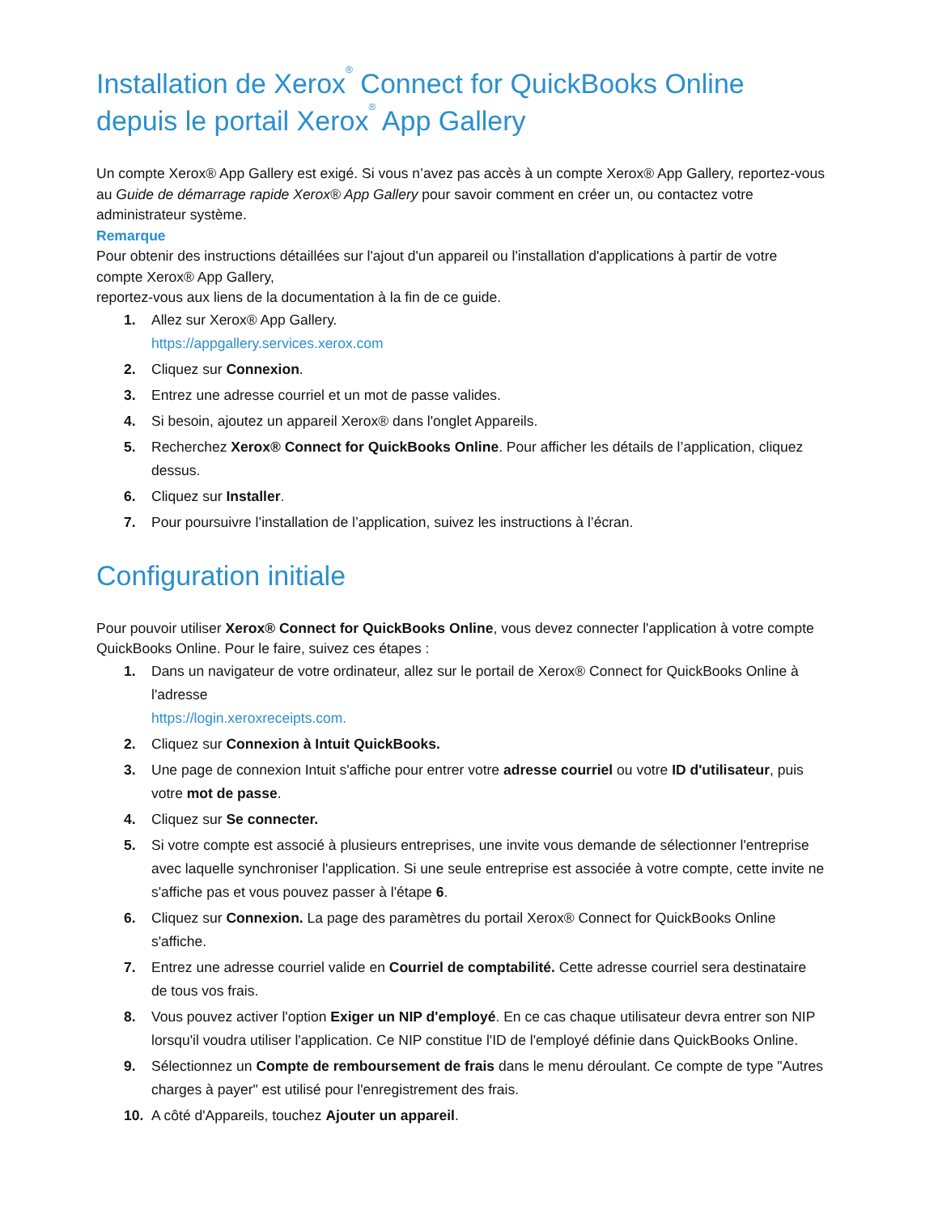Installation de Xerox<sup>®</sup> Connect for QuickBooks Online depuis le portail Xerox<sup>®</sup> App Gallery
Un compte Xerox® App Gallery est exigé. Si vous n’avez pas accès à un compte Xerox® App Gallery, reportez-vous au Guide de démarrage rapide Xerox® App Gallery pour savoir comment en créer un, ou contactez votre administrateur système.
Remarque
Pour obtenir des instructions détaillées sur l'ajout d'un appareil ou l'installation d'applications à partir de votre compte Xerox® App Gallery,
reportez-vous aux liens de la documentation à la fin de ce guide.
1. Allez sur Xerox® App Gallery.
https://appgallery.services.xerox.com
2. Cliquez sur Connexion.
3. Entrez une adresse courriel et un mot de passe valides.
4. Si besoin, ajoutez un appareil Xerox® dans l'onglet Appareils.
5. Recherchez Xerox® Connect for QuickBooks Online. Pour afficher les détails de l’application, cliquez dessus.
6. Cliquez sur Installer.
7. Pour poursuivre l’installation de l’application, suivez les instructions à l’écran.
Configuration initiale
Pour pouvoir utiliser Xerox® Connect for QuickBooks Online, vous devez connecter l'application à votre compte QuickBooks Online. Pour le faire, suivez ces étapes :
1. Dans un navigateur de votre ordinateur, allez sur le portail de Xerox® Connect for QuickBooks Online à l'adresse
https://login.xeroxreceipts.com.
2. Cliquez sur Connexion à Intuit QuickBooks.
3. Une page de connexion Intuit s'affiche pour entrer votre adresse courriel ou votre ID d'utilisateur, puis votre mot de passe.
4. Cliquez sur Se connecter.
5. Si votre compte est associé à plusieurs entreprises, une invite vous demande de sélectionner l'entreprise avec laquelle synchroniser l'application. Si une seule entreprise est associée à votre compte, cette invite ne s'affiche pas et vous pouvez passer à l'étape 6.
6. Cliquez sur Connexion. La page des paramètres du portail Xerox® Connect for QuickBooks Online s'affiche.
7. Entrez une adresse courriel valide en Courriel de comptabilité. Cette adresse courriel sera destinataire de tous vos frais.
8. Vous pouvez activer l'option Exiger un NIP d'employé. En ce cas chaque utilisateur devra entrer son NIP lorsqu'il voudra utiliser l'application. Ce NIP constitue l'ID de l'employé définie dans QuickBooks Online.
9. Sélectionnez un Compte de remboursement de frais dans le menu déroulant. Ce compte de type "Autres charges à payer" est utilisé pour l'enregistrement des frais.
10. A côté d'Appareils, touchez Ajouter un appareil.